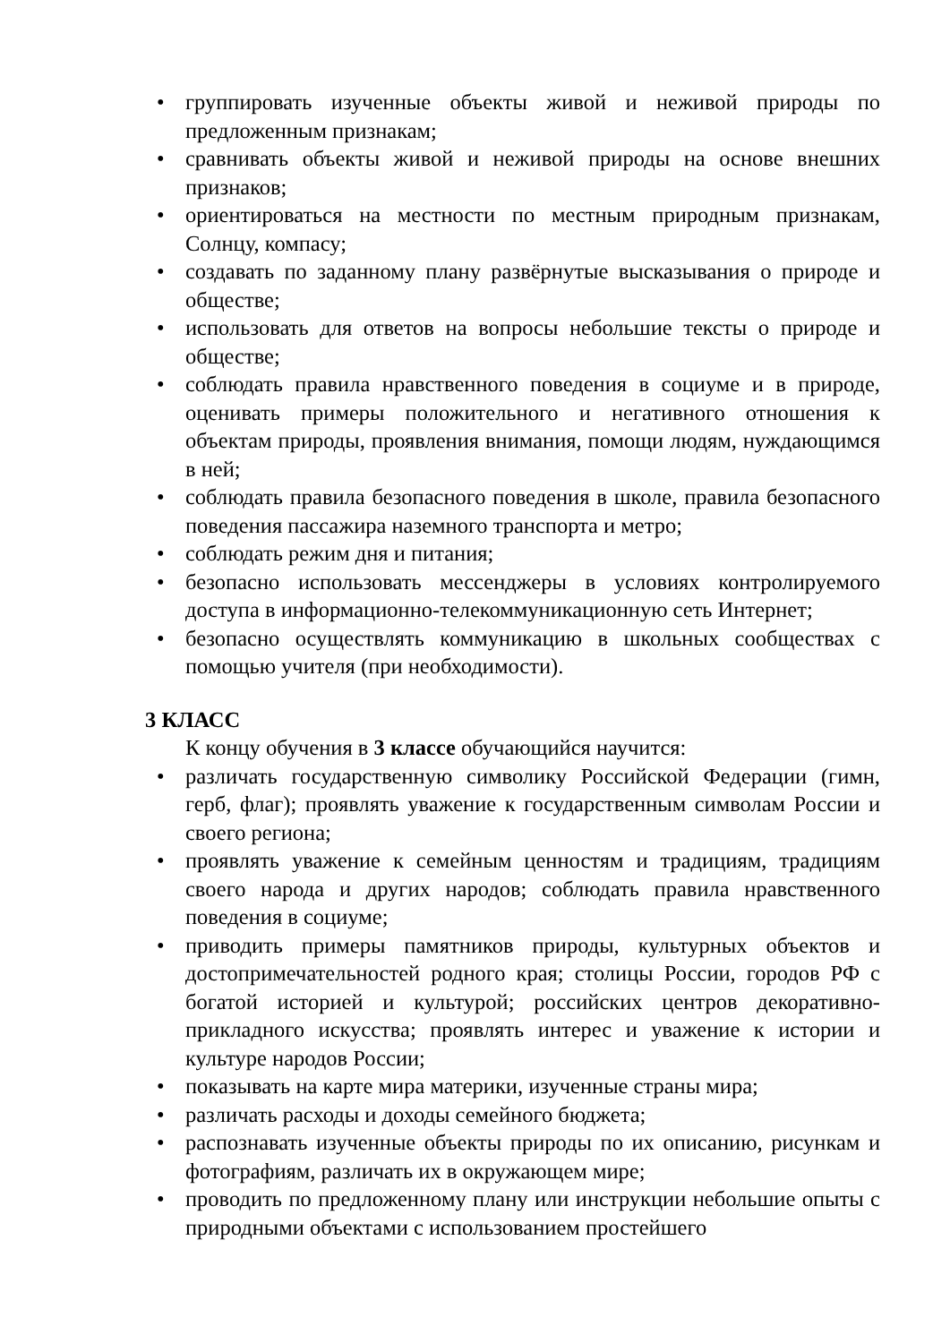• группировать изученные объекты живой и неживой природы по предложенным признакам;
• сравнивать объекты живой и неживой природы на основе внешних признаков;
• ориентироваться на местности по местным природным признакам, Солнцу, компасу;
• создавать по заданному плану развёрнутые высказывания о природе и обществе;
• использовать для ответов на вопросы небольшие тексты о природе и обществе;
• соблюдать правила нравственного поведения в социуме и в природе, оценивать примеры положительного и негативного отношения к объектам природы, проявления внимания, помощи людям, нуждающимся в ней;
• соблюдать правила безопасного поведения в школе, правила безопасного поведения пассажира наземного транспорта и метро;
• соблюдать режим дня и питания;
• безопасно использовать мессенджеры в условиях контролируемого доступа в информационно-телекоммуникационную сеть Интернет;
• безопасно осуществлять коммуникацию в школьных сообществах с помощью учителя (при необходимости).
3 КЛАСС
К концу обучения в 3 классе обучающийся научится:
• различать государственную символику Российской Федерации (гимн, герб, флаг); проявлять уважение к государственным символам России и своего региона;
• проявлять уважение к семейным ценностям и традициям, традициям своего народа и других народов; соблюдать правила нравственного поведения в социуме;
• приводить примеры памятников природы, культурных объектов и достопримечательностей родного края; столицы России, городов РФ с богатой историей и культурой; российских центров декоративно-прикладного искусства; проявлять интерес и уважение к истории и культуре народов России;
• показывать на карте мира материки, изученные страны мира;
• различать расходы и доходы семейного бюджета;
• распознавать изученные объекты природы по их описанию, рисункам и фотографиям, различать их в окружающем мире;
• проводить по предложенному плану или инструкции небольшие опыты с природными объектами с использованием простейшего